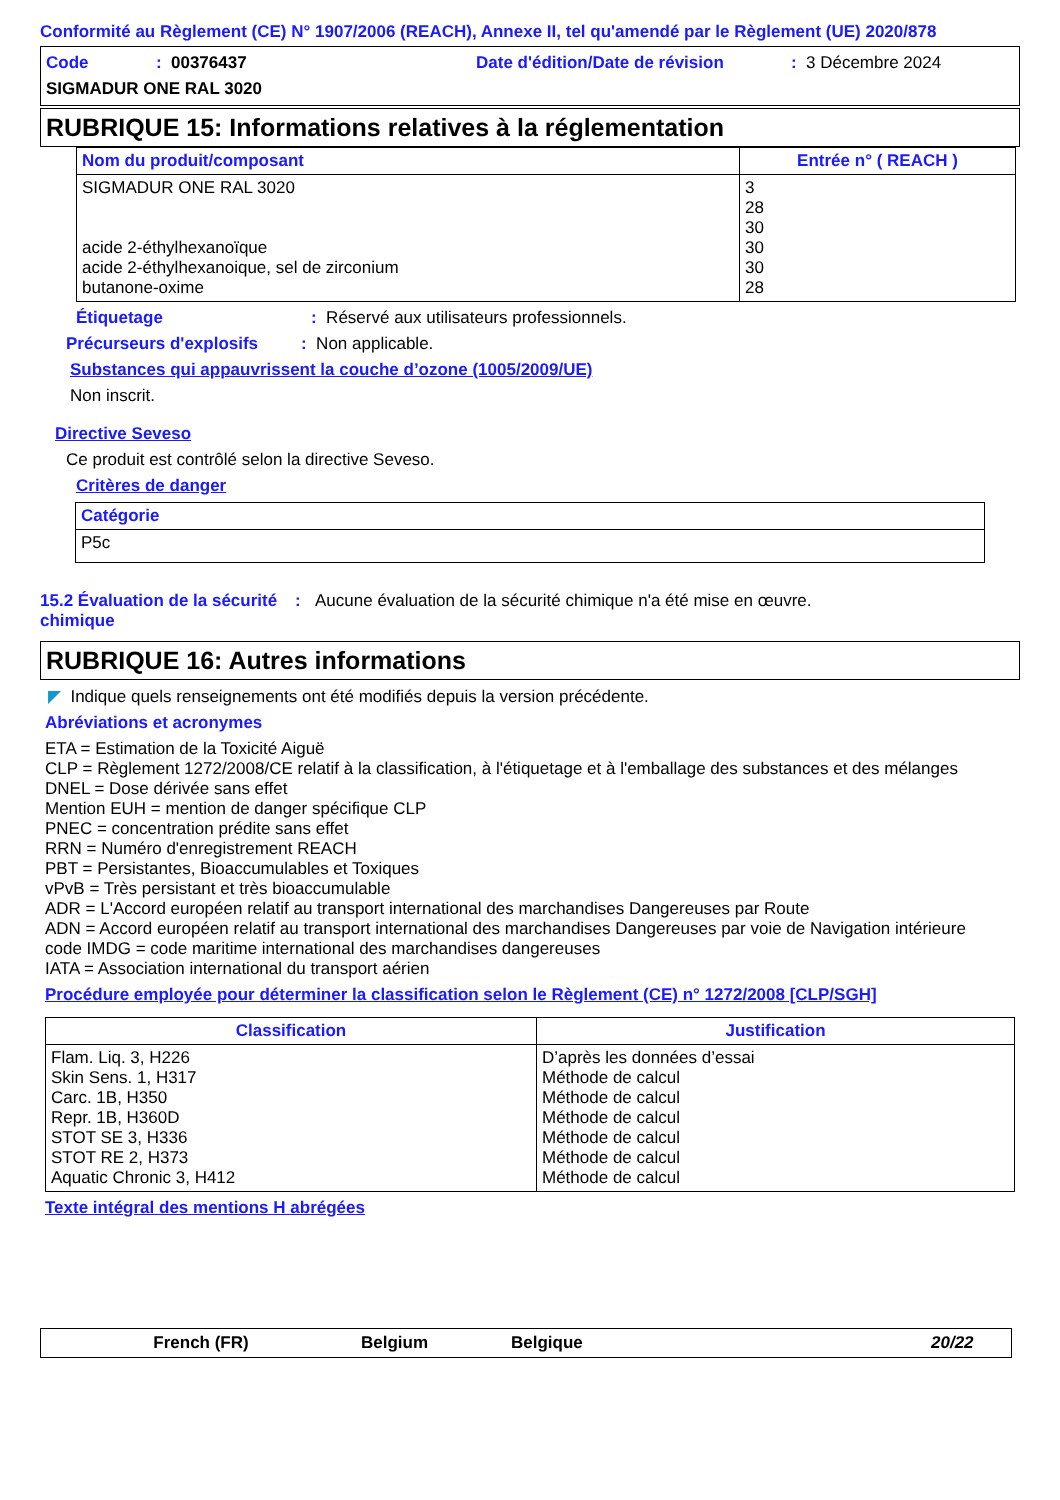Conformité au Règlement (CE) N° 1907/2006 (REACH), Annexe II, tel qu'amendé par le Règlement (UE) 2020/878
Code: 00376437 Date d'édition/Date de révision: 3 Décembre 2024
SIGMADUR ONE RAL 3020
RUBRIQUE 15: Informations relatives à la réglementation
| Nom du produit/composant | Entrée n° ( REACH ) |
| --- | --- |
| SIGMADUR ONE RAL 3020 acide 2-éthylhexanoïque acide 2-éthylhexanoique, sel de zirconium butanone-oxime | 3 28 30 30 30 28 |
Étiquetage: Réservé aux utilisateurs professionnels.
Précurseurs d'explosifs: Non applicable.
Substances qui appauvrissent la couche d’ozone (1005/2009/UE)
Non inscrit.
Directive Seveso
Ce produit est contrôlé selon la directive Seveso.
Critères de danger
| Catégorie |
| --- |
| P5c |
15.2 Évaluation de la sécurité chimique: Aucune évaluation de la sécurité chimique n'a été mise en œuvre.
RUBRIQUE 16: Autres informations
◤ Indique quels renseignements ont été modifiés depuis la version précédente.
Abréviations et acronymes
ETA = Estimation de la Toxicité Aiguë
CLP = Règlement 1272/2008/CE relatif à la classification, à l'étiquetage et à l'emballage des substances et des mélanges
DNEL = Dose dérivée sans effet
Mention EUH = mention de danger spécifique CLP
PNEC = concentration prédite sans effet
RRN = Numéro d'enregistrement REACH
PBT = Persistantes, Bioaccumulables et Toxiques
vPvB = Très persistant et très bioaccumulable
ADR = L'Accord européen relatif au transport international des marchandises Dangereuses par Route
ADN = Accord européen relatif au transport international des marchandises Dangereuses par voie de Navigation intérieure
code IMDG = code maritime international des marchandises dangereuses
IATA = Association international du transport aérien
Procédure employée pour déterminer la classification selon le Règlement (CE) n° 1272/2008 [CLP/SGH]
| Classification | Justification |
| --- | --- |
| Flam. Liq. 3, H226 Skin Sens. 1, H317 Carc. 1B, H350 Repr. 1B, H360D STOT SE 3, H336 STOT RE 2, H373 Aquatic Chronic 3, H412 | D’après les données d’essai Méthode de calcul Méthode de calcul Méthode de calcul Méthode de calcul Méthode de calcul Méthode de calcul |
Texte intégral des mentions H abrégées
French (FR) Belgium Belgique 20/22